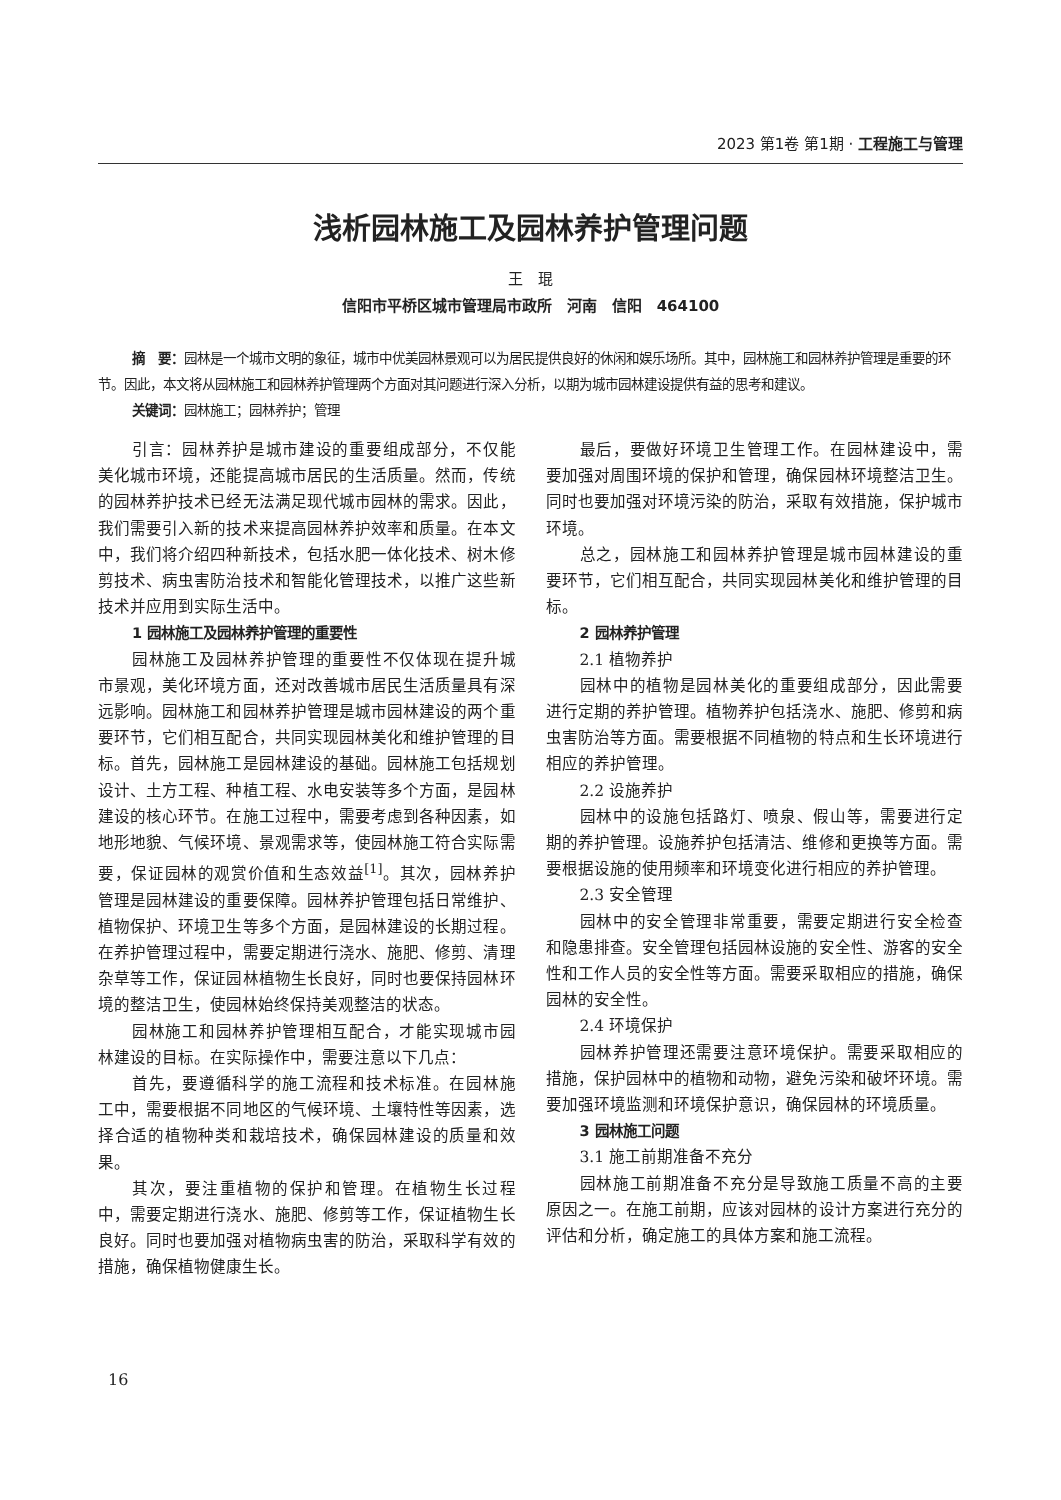2023 第1卷 第1期 · 工程施工与管理
浅析园林施工及园林养护管理问题
王　琨
信阳市平桥区城市管理局市政所　河南　信阳　464100
摘　要：园林是一个城市文明的象征，城市中优美园林景观可以为居民提供良好的休闲和娱乐场所。其中，园林施工和园林养护管理是重要的环节。因此，本文将从园林施工和园林养护管理两个方面对其问题进行深入分析，以期为城市园林建设提供有益的思考和建议。
关键词：园林施工；园林养护；管理
引言：园林养护是城市建设的重要组成部分，不仅能美化城市环境，还能提高城市居民的生活质量。然而，传统的园林养护技术已经无法满足现代城市园林的需求。因此，我们需要引入新的技术来提高园林养护效率和质量。在本文中，我们将介绍四种新技术，包括水肥一体化技术、树木修剪技术、病虫害防治技术和智能化管理技术，以推广这些新技术并应用到实际生活中。
1 园林施工及园林养护管理的重要性
园林施工及园林养护管理的重要性不仅体现在提升城市景观，美化环境方面，还对改善城市居民生活质量具有深远影响。园林施工和园林养护管理是城市园林建设的两个重要环节，它们相互配合，共同实现园林美化和维护管理的目标。首先，园林施工是园林建设的基础。园林施工包括规划设计、土方工程、种植工程、水电安装等多个方面，是园林建设的核心环节。在施工过程中，需要考虑到各种因素，如地形地貌、气候环境、景观需求等，使园林施工符合实际需要，保证园林的观赏价值和生态效益<sup>[1]</sup>。其次，园林养护管理是园林建设的重要保障。园林养护管理包括日常维护、植物保护、环境卫生等多个方面，是园林建设的长期过程。在养护管理过程中，需要定期进行浇水、施肥、修剪、清理杂草等工作，保证园林植物生长良好，同时也要保持园林环境的整洁卫生，使园林始终保持美观整洁的状态。
园林施工和园林养护管理相互配合，才能实现城市园林建设的目标。在实际操作中，需要注意以下几点：
首先，要遵循科学的施工流程和技术标准。在园林施工中，需要根据不同地区的气候环境、土壤特性等因素，选择合适的植物种类和栽培技术，确保园林建设的质量和效果。
其次，要注重植物的保护和管理。在植物生长过程中，需要定期进行浇水、施肥、修剪等工作，保证植物生长良好。同时也要加强对植物病虫害的防治，采取科学有效的措施，确保植物健康生长。
最后，要做好环境卫生管理工作。在园林建设中，需要加强对周围环境的保护和管理，确保园林环境整洁卫生。同时也要加强对环境污染的防治，采取有效措施，保护城市环境。
总之，园林施工和园林养护管理是城市园林建设的重要环节，它们相互配合，共同实现园林美化和维护管理的目标。
2 园林养护管理
2.1 植物养护
园林中的植物是园林美化的重要组成部分，因此需要进行定期的养护管理。植物养护包括浇水、施肥、修剪和病虫害防治等方面。需要根据不同植物的特点和生长环境进行相应的养护管理。
2.2 设施养护
园林中的设施包括路灯、喷泉、假山等，需要进行定期的养护管理。设施养护包括清洁、维修和更换等方面。需要根据设施的使用频率和环境变化进行相应的养护管理。
2.3 安全管理
园林中的安全管理非常重要，需要定期进行安全检查和隐患排查。安全管理包括园林设施的安全性、游客的安全性和工作人员的安全性等方面。需要采取相应的措施，确保园林的安全性。
2.4 环境保护
园林养护管理还需要注意环境保护。需要采取相应的措施，保护园林中的植物和动物，避免污染和破坏环境。需要加强环境监测和环境保护意识，确保园林的环境质量。
3 园林施工问题
3.1 施工前期准备不充分
园林施工前期准备不充分是导致施工质量不高的主要原因之一。在施工前期，应该对园林的设计方案进行充分的评估和分析，确定施工的具体方案和施工流程。
16